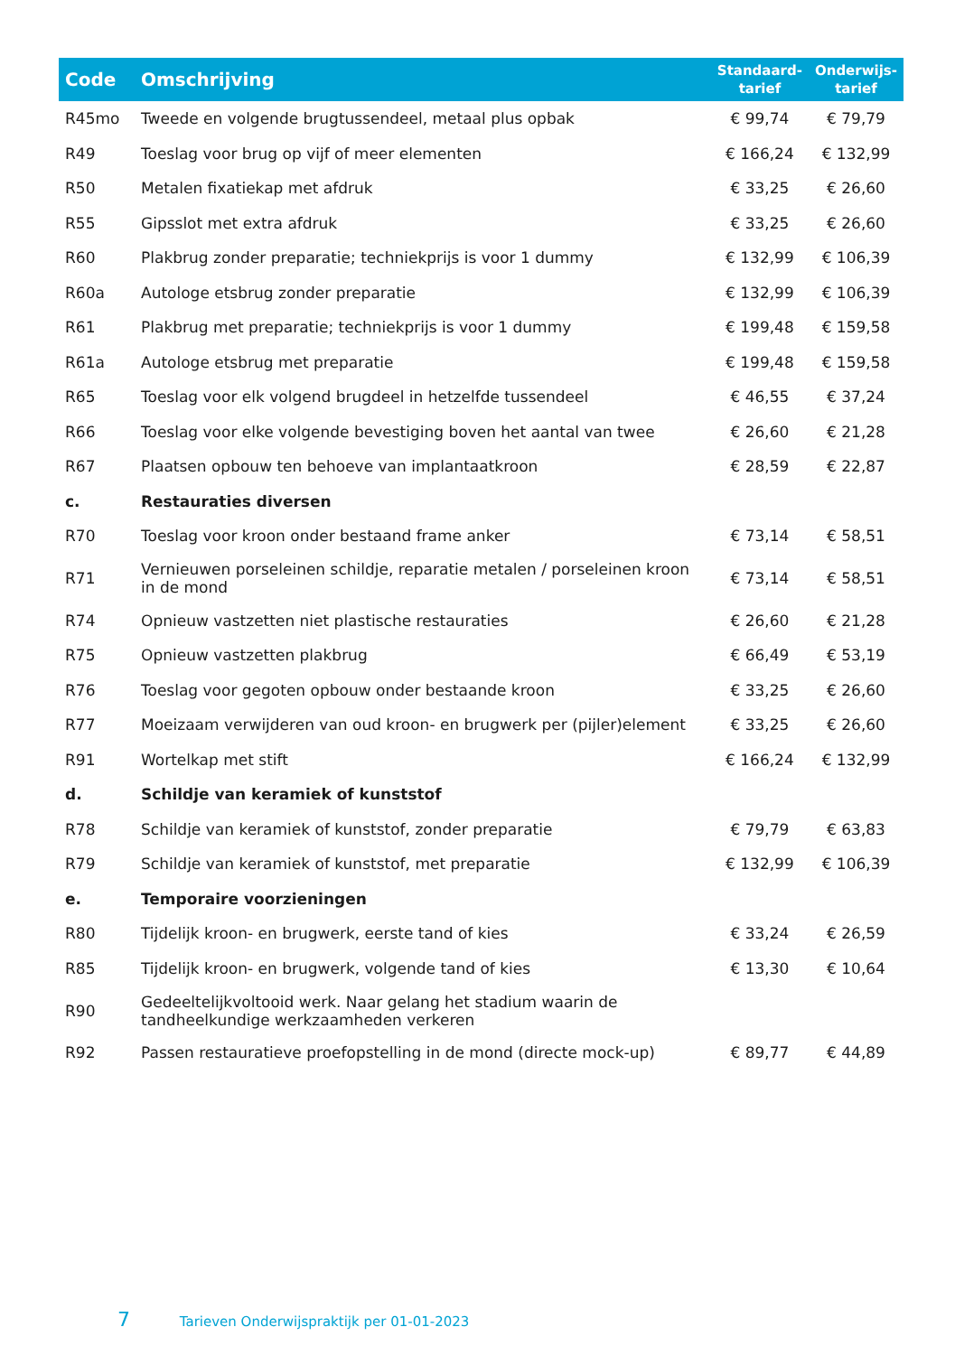| Code | Omschrijving | Standaard- tarief | Onderwijs- tarief |
| --- | --- | --- | --- |
| R45mo | Tweede en volgende brugtussendeel, metaal plus opbak | € 99,74 | € 79,79 |
| R49 | Toeslag voor brug op vijf of meer elementen | € 166,24 | € 132,99 |
| R50 | Metalen fixatiekap met afdruk | € 33,25 | € 26,60 |
| R55 | Gipsslot met extra afdruk | € 33,25 | € 26,60 |
| R60 | Plakbrug zonder preparatie; techniekprijs is voor 1 dummy | € 132,99 | € 106,39 |
| R60a | Autologe etsbrug zonder preparatie | € 132,99 | € 106,39 |
| R61 | Plakbrug met preparatie; techniekprijs is voor 1 dummy | € 199,48 | € 159,58 |
| R61a | Autologe etsbrug met preparatie | € 199,48 | € 159,58 |
| R65 | Toeslag voor elk volgend brugdeel in hetzelfde tussendeel | € 46,55 | € 37,24 |
| R66 | Toeslag voor elke volgende bevestiging boven het aantal van twee | € 26,60 | € 21,28 |
| R67 | Plaatsen opbouw ten behoeve van implantaatkroon | € 28,59 | € 22,87 |
| c. | Restauraties diversen | | |
| R70 | Toeslag voor kroon onder bestaand frame anker | € 73,14 | € 58,51 |
| R71 | Vernieuwen porseleinen schildje, reparatie metalen / porseleinen kroon in de mond | € 73,14 | € 58,51 |
| R74 | Opnieuw vastzetten niet plastische restauraties | € 26,60 | € 21,28 |
| R75 | Opnieuw vastzetten plakbrug | € 66,49 | € 53,19 |
| R76 | Toeslag voor gegoten opbouw onder bestaande kroon | € 33,25 | € 26,60 |
| R77 | Moeizaam verwijderen van oud kroon- en brugwerk per (pijler)element | € 33,25 | € 26,60 |
| R91 | Wortelkap met stift | € 166,24 | € 132,99 |
| d. | Schildje van keramiek of kunststof | | |
| R78 | Schildje van keramiek of kunststof, zonder preparatie | € 79,79 | € 63,83 |
| R79 | Schildje van keramiek of kunststof, met preparatie | € 132,99 | € 106,39 |
| e. | Temporaire voorzieningen | | |
| R80 | Tijdelijk kroon- en brugwerk, eerste tand of kies | € 33,24 | € 26,59 |
| R85 | Tijdelijk kroon- en brugwerk, volgende tand of kies | € 13,30 | € 10,64 |
| R90 | Gedeeltelijkvoltooid werk. Naar gelang het stadium waarin de tandheelkundige werkzaamheden verkeren | | |
| R92 | Passen restauratieve proefopstelling in de mond (directe mock-up) | € 89,77 | € 44,89 |
7 Tarieven Onderwijspraktijk per 01-01-2023